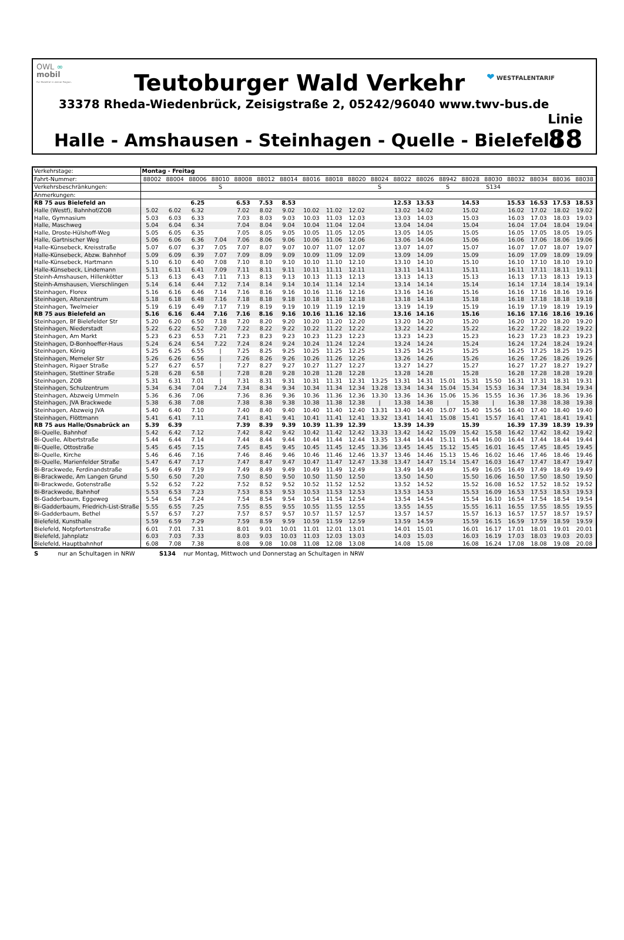OWL ∞
mobil
Für Mobilität in deiner Region.
Teutoburger Wald Verkehr ❤ WESTFALENTARIF
33378 Rheda-Wiedenbrück, Zeisigstraße 2, 05242/96040 www.twv-bus.de
Halle - Amshausen - Steinhagen - Quelle - Bielefeld
Linie
88
| Verkehrstage: | Montag - Freitag | | | | | | | | | | | | | | | | | | | |
| --- | --- | --- | --- | --- | --- | --- | --- | --- | --- | --- | --- | --- | --- | --- | --- | --- | --- | --- | --- | --- |
| Fahrt-Nummer: | 88002 | 88004 | 88006 | 88010 | 88008 | 88012 | 88014 | 88016 | 88018 | 88020 | 88024 | 88022 | 88026 | 88942 | 88028 | 88030 | 88032 | 88034 | 88036 | 88038 |
| Verkehrsbeschränkungen: | | | | S | | | | | | | S | | | S | | S134 | | | | |
| Anmerkungen: | | | | | | | | | | | | | | | | | | | | |
| RB 75 aus Bielefeld an | | | 6.25 | | 6.53 | 7.53 | 8.53 | | | | | 12.53 | 13.53 | | 14.53 | | 15.53 | 16.53 | 17.53 | 18.53 |
| Halle (Westf), Bahnhof/ZOB | 5.02 | 6.02 | 6.32 | | 7.02 | 8.02 | 9.02 | 10.02 | 11.02 | 12.02 | | 13.02 | 14.02 | | 15.02 | | 16.02 | 17.02 | 18.02 | 19.02 |
| Halle, Gymnasium | 5.03 | 6.03 | 6.33 | | 7.03 | 8.03 | 9.03 | 10.03 | 11.03 | 12.03 | | 13.03 | 14.03 | | 15.03 | | 16.03 | 17.03 | 18.03 | 19.03 |
| Halle, Maschweg | 5.04 | 6.04 | 6.34 | | 7.04 | 8.04 | 9.04 | 10.04 | 11.04 | 12.04 | | 13.04 | 14.04 | | 15.04 | | 16.04 | 17.04 | 18.04 | 19.04 |
| Halle, Droste-Hülshoff-Weg | 5.05 | 6.05 | 6.35 | | 7.05 | 8.05 | 9.05 | 10.05 | 11.05 | 12.05 | | 13.05 | 14.05 | | 15.05 | | 16.05 | 17.05 | 18.05 | 19.05 |
| Halle, Gartnischer Weg | 5.06 | 6.06 | 6.36 | 7.04 | 7.06 | 8.06 | 9.06 | 10.06 | 11.06 | 12.06 | | 13.06 | 14.06 | | 15.06 | | 16.06 | 17.06 | 18.06 | 19.06 |
| Halle-Künsebeck, Kreisstraße | 5.07 | 6.07 | 6.37 | 7.05 | 7.07 | 8.07 | 9.07 | 10.07 | 11.07 | 12.07 | | 13.07 | 14.07 | | 15.07 | | 16.07 | 17.07 | 18.07 | 19.07 |
| Halle-Künsebeck, Abzw. Bahnhof | 5.09 | 6.09 | 6.39 | 7.07 | 7.09 | 8.09 | 9.09 | 10.09 | 11.09 | 12.09 | | 13.09 | 14.09 | | 15.09 | | 16.09 | 17.09 | 18.09 | 19.09 |
| Halle-Künsebeck, Hartmann | 5.10 | 6.10 | 6.40 | 7.08 | 7.10 | 8.10 | 9.10 | 10.10 | 11.10 | 12.10 | | 13.10 | 14.10 | | 15.10 | | 16.10 | 17.10 | 18.10 | 19.10 |
| Halle-Künsebeck, Lindemann | 5.11 | 6.11 | 6.41 | 7.09 | 7.11 | 8.11 | 9.11 | 10.11 | 11.11 | 12.11 | | 13.11 | 14.11 | | 15.11 | | 16.11 | 17.11 | 18.11 | 19.11 |
| Steinh-Amshausen, Hillenkötter | 5.13 | 6.13 | 6.43 | 7.11 | 7.13 | 8.13 | 9.13 | 10.13 | 11.13 | 12.13 | | 13.13 | 14.13 | | 15.13 | | 16.13 | 17.13 | 18.13 | 19.13 |
| Steinh-Amshausen, Vierschlingen | 5.14 | 6.14 | 6.44 | 7.12 | 7.14 | 8.14 | 9.14 | 10.14 | 11.14 | 12.14 | | 13.14 | 14.14 | | 15.14 | | 16.14 | 17.14 | 18.14 | 19.14 |
| Steinhagen, Florex | 5.16 | 6.16 | 6.46 | 7.14 | 7.16 | 8.16 | 9.16 | 10.16 | 11.16 | 12.16 | | 13.16 | 14.16 | | 15.16 | | 16.16 | 17.16 | 18.16 | 19.16 |
| Steinhagen, Altenzentrum | 5.18 | 6.18 | 6.48 | 7.16 | 7.18 | 8.18 | 9.18 | 10.18 | 11.18 | 12.18 | | 13.18 | 14.18 | | 15.18 | | 16.18 | 17.18 | 18.18 | 19.18 |
| Steinhagen, Twelmeier | 5.19 | 6.19 | 6.49 | 7.17 | 7.19 | 8.19 | 9.19 | 10.19 | 11.19 | 12.19 | | 13.19 | 14.19 | | 15.19 | | 16.19 | 17.19 | 18.19 | 19.19 |
| RB 75 aus Bielefeld an | 5.16 | 6.16 | 6.44 | 7.16 | 7.16 | 8.16 | 9.16 | 10.16 | 11.16 | 12.16 | | 13.16 | 14.16 | | 15.16 | | 16.16 | 17.16 | 18.16 | 19.16 |
| Steinhagen, Bf Bielefelder Str | 5.20 | 6.20 | 6.50 | 7.18 | 7.20 | 8.20 | 9.20 | 10.20 | 11.20 | 12.20 | | 13.20 | 14.20 | | 15.20 | | 16.20 | 17.20 | 18.20 | 19.20 |
| Steinhagen, Niederstadt | 5.22 | 6.22 | 6.52 | 7.20 | 7.22 | 8.22 | 9.22 | 10.22 | 11.22 | 12.22 | | 13.22 | 14.22 | | 15.22 | | 16.22 | 17.22 | 18.22 | 19.22 |
| Steinhagen, Am Markt | 5.23 | 6.23 | 6.53 | 7.21 | 7.23 | 8.23 | 9.23 | 10.23 | 11.23 | 12.23 | | 13.23 | 14.23 | | 15.23 | | 16.23 | 17.23 | 18.23 | 19.23 |
| Steinhagen, D-Bonhoeffer-Haus | 5.24 | 6.24 | 6.54 | 7.22 | 7.24 | 8.24 | 9.24 | 10.24 | 11.24 | 12.24 | | 13.24 | 14.24 | | 15.24 | | 16.24 | 17.24 | 18.24 | 19.24 |
| Steinhagen, König | 5.25 | 6.25 | 6.55 | / | 7.25 | 8.25 | 9.25 | 10.25 | 11.25 | 12.25 | | 13.25 | 14.25 | | 15.25 | | 16.25 | 17.25 | 18.25 | 19.25 |
| Steinhagen, Memeler Str | 5.26 | 6.26 | 6.56 | / | 7.26 | 8.26 | 9.26 | 10.26 | 11.26 | 12.26 | | 13.26 | 14.26 | | 15.26 | | 16.26 | 17.26 | 18.26 | 19.26 |
| Steinhagen, Rigaer Straße | 5.27 | 6.27 | 6.57 | / | 7.27 | 8.27 | 9.27 | 10.27 | 11.27 | 12.27 | | 13.27 | 14.27 | | 15.27 | | 16.27 | 17.27 | 18.27 | 19.27 |
| Steinhagen, Stettiner Straße | 5.28 | 6.28 | 6.58 | / | 7.28 | 8.28 | 9.28 | 10.28 | 11.28 | 12.28 | | 13.28 | 14.28 | | 15.28 | | 16.28 | 17.28 | 18.28 | 19.28 |
| Steinhagen, ZOB | 5.31 | 6.31 | 7.01 | / | 7.31 | 8.31 | 9.31 | 10.31 | 11.31 | 12.31 | 13.25 | 13.31 | 14.31 | 15.01 | 15.31 | 15.50 | 16.31 | 17.31 | 18.31 | 19.31 |
| Steinhagen, Schulzentrum | 5.34 | 6.34 | 7.04 | 7.24 | 7.34 | 8.34 | 9.34 | 10.34 | 11.34 | 12.34 | 13.28 | 13.34 | 14.34 | 15.04 | 15.34 | 15.53 | 16.34 | 17.34 | 18.34 | 19.34 |
| Steinhagen, Abzweig Ummeln | 5.36 | 6.36 | 7.06 | | 7.36 | 8.36 | 9.36 | 10.36 | 11.36 | 12.36 | 13.30 | 13.36 | 14.36 | 15.06 | 15.36 | 15.55 | 16.36 | 17.36 | 18.36 | 19.36 |
| Steinhagen, JVA Brackwede | 5.38 | 6.38 | 7.08 | | 7.38 | 8.38 | 9.38 | 10.38 | 11.38 | 12.38 | / | 13.38 | 14.38 | / | 15.38 | / | 16.38 | 17.38 | 18.38 | 19.38 |
| Steinhagen, Abzweig JVA | 5.40 | 6.40 | 7.10 | | 7.40 | 8.40 | 9.40 | 10.40 | 11.40 | 12.40 | 13.31 | 13.40 | 14.40 | 15.07 | 15.40 | 15.56 | 16.40 | 17.40 | 18.40 | 19.40 |
| Steinhagen, Flöttmann | 5.41 | 6.41 | 7.11 | | 7.41 | 8.41 | 9.41 | 10.41 | 11.41 | 12.41 | 13.32 | 13.41 | 14.41 | 15.08 | 15.41 | 15.57 | 16.41 | 17.41 | 18.41 | 19.41 |
| RB 75 aus Halle/Osnabrück an | 5.39 | 6.39 | | | 7.39 | 8.39 | 9.39 | 10.39 | 11.39 | 12.39 | | 13.39 | 14.39 | | 15.39 | | 16.39 | 17.39 | 18.39 | 19.39 |
| Bi-Quelle, Bahnhof | 5.42 | 6.42 | 7.12 | | 7.42 | 8.42 | 9.42 | 10.42 | 11.42 | 12.42 | 13.33 | 13.42 | 14.42 | 15.09 | 15.42 | 15.58 | 16.42 | 17.42 | 18.42 | 19.42 |
| Bi-Quelle, Albertstraße | 5.44 | 6.44 | 7.14 | | 7.44 | 8.44 | 9.44 | 10.44 | 11.44 | 12.44 | 13.35 | 13.44 | 14.44 | 15.11 | 15.44 | 16.00 | 16.44 | 17.44 | 18.44 | 19.44 |
| Bi-Quelle, Ottostraße | 5.45 | 6.45 | 7.15 | | 7.45 | 8.45 | 9.45 | 10.45 | 11.45 | 12.45 | 13.36 | 13.45 | 14.45 | 15.12 | 15.45 | 16.01 | 16.45 | 17.45 | 18.45 | 19.45 |
| Bi-Quelle, Kirche | 5.46 | 6.46 | 7.16 | | 7.46 | 8.46 | 9.46 | 10.46 | 11.46 | 12.46 | 13.37 | 13.46 | 14.46 | 15.13 | 15.46 | 16.02 | 16.46 | 17.46 | 18.46 | 19.46 |
| Bi-Quelle, Marienfelder Straße | 5.47 | 6.47 | 7.17 | | 7.47 | 8.47 | 9.47 | 10.47 | 11.47 | 12.47 | 13.38 | 13.47 | 14.47 | 15.14 | 15.47 | 16.03 | 16.47 | 17.47 | 18.47 | 19.47 |
| Bi-Brackwede, Ferdinandstraße | 5.49 | 6.49 | 7.19 | | 7.49 | 8.49 | 9.49 | 10.49 | 11.49 | 12.49 | | 13.49 | 14.49 | | 15.49 | 16.05 | 16.49 | 17.49 | 18.49 | 19.49 |
| Bi-Brackwede, Am Langen Grund | 5.50 | 6.50 | 7.20 | | 7.50 | 8.50 | 9.50 | 10.50 | 11.50 | 12.50 | | 13.50 | 14.50 | | 15.50 | 16.06 | 16.50 | 17.50 | 18.50 | 19.50 |
| Bi-Brackwede, Gotenstraße | 5.52 | 6.52 | 7.22 | | 7.52 | 8.52 | 9.52 | 10.52 | 11.52 | 12.52 | | 13.52 | 14.52 | | 15.52 | 16.08 | 16.52 | 17.52 | 18.52 | 19.52 |
| Bi-Brackwede, Bahnhof | 5.53 | 6.53 | 7.23 | | 7.53 | 8.53 | 9.53 | 10.53 | 11.53 | 12.53 | | 13.53 | 14.53 | | 15.53 | 16.09 | 16.53 | 17.53 | 18.53 | 19.53 |
| Bi-Gadderbaum, Eggeweg | 5.54 | 6.54 | 7.24 | | 7.54 | 8.54 | 9.54 | 10.54 | 11.54 | 12.54 | | 13.54 | 14.54 | | 15.54 | 16.10 | 16.54 | 17.54 | 18.54 | 19.54 |
| Bi-Gadderbaum, Friedrich-List-Straße | 5.55 | 6.55 | 7.25 | | 7.55 | 8.55 | 9.55 | 10.55 | 11.55 | 12.55 | | 13.55 | 14.55 | | 15.55 | 16.11 | 16.55 | 17.55 | 18.55 | 19.55 |
| Bi-Gadderbaum, Bethel | 5.57 | 6.57 | 7.27 | | 7.57 | 8.57 | 9.57 | 10.57 | 11.57 | 12.57 | | 13.57 | 14.57 | | 15.57 | 16.13 | 16.57 | 17.57 | 18.57 | 19.57 |
| Bielefeld, Kunsthalle | 5.59 | 6.59 | 7.29 | | 7.59 | 8.59 | 9.59 | 10.59 | 11.59 | 12.59 | | 13.59 | 14.59 | | 15.59 | 16.15 | 16.59 | 17.59 | 18.59 | 19.59 |
| Bielefeld, Notpfortenstraße | 6.01 | 7.01 | 7.31 | | 8.01 | 9.01 | 10.01 | 11.01 | 12.01 | 13.01 | | 14.01 | 15.01 | | 16.01 | 16.17 | 17.01 | 18.01 | 19.01 | 20.01 |
| Bielefeld, Jahnplatz | 6.03 | 7.03 | 7.33 | | 8.03 | 9.03 | 10.03 | 11.03 | 12.03 | 13.03 | | 14.03 | 15.03 | | 16.03 | 16.19 | 17.03 | 18.03 | 19.03 | 20.03 |
| Bielefeld, Hauptbahnhof | 6.08 | 7.08 | 7.38 | | 8.08 | 9.08 | 10.08 | 11.08 | 12.08 | 13.08 | | 14.08 | 15.08 | | 16.08 | 16.24 | 17.08 | 18.08 | 19.08 | 20.08 |
S nur an Schultagen in NRW S134 nur Montag, Mittwoch und Donnerstag an Schultagen in NRW